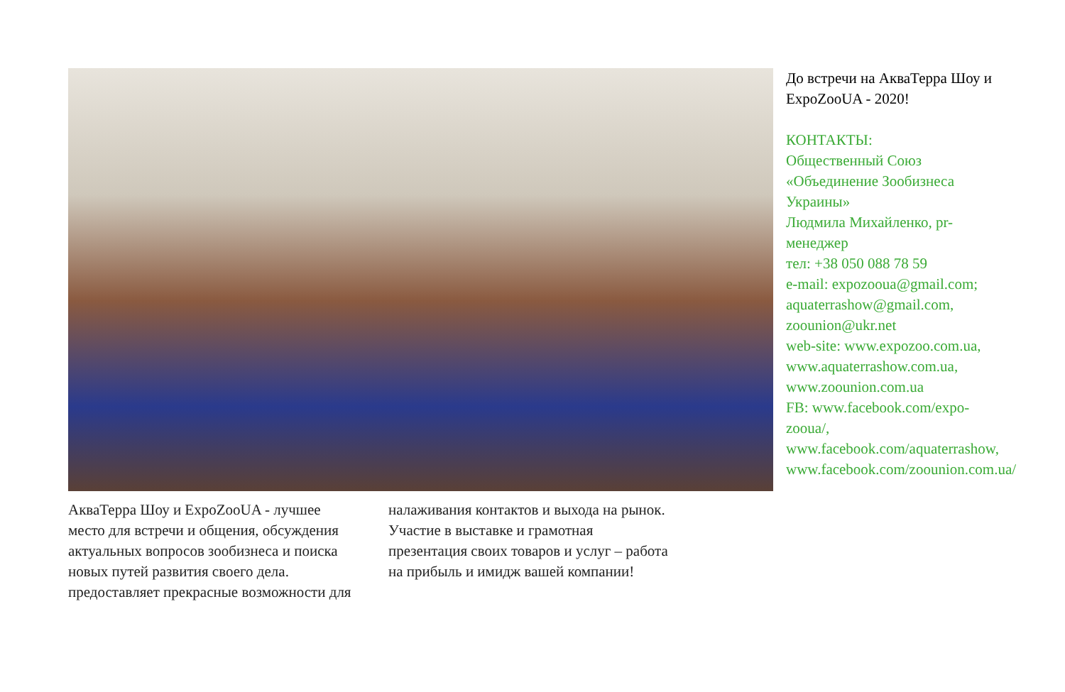АкваТерра Шоу и ExpoZooUA - лучшее место для встречи и общения, обсуждения актуальных вопросов зообизнеса и поиска новых путей развития своего дела. предоставляет прекрасные возможности для
налаживания контактов и выхода на рынок. Участие в выставке и грамотная презентация своих товаров и услуг – работа на прибыль и имидж вашей компании!
До встречи на АкваТерра Шоу и ExpoZooUA - 2020!
КОНТАКТЫ:
Общественный Союз «Объединение Зообизнеса Украины»
Людмила Михайленко, pr-менеджер
тел: +38 050 088 78 59
e-mail: expozooua@gmail.com; aquaterrashow@gmail.com, zoounion@ukr.net
web-site: www.expozoo.com.ua, www.aquaterrashow.com.ua, www.zoounion.com.ua
FB: www.facebook.com/expo-zooua/, www.facebook.com/aquaterrashow, www.facebook.com/zoounion.com.ua/